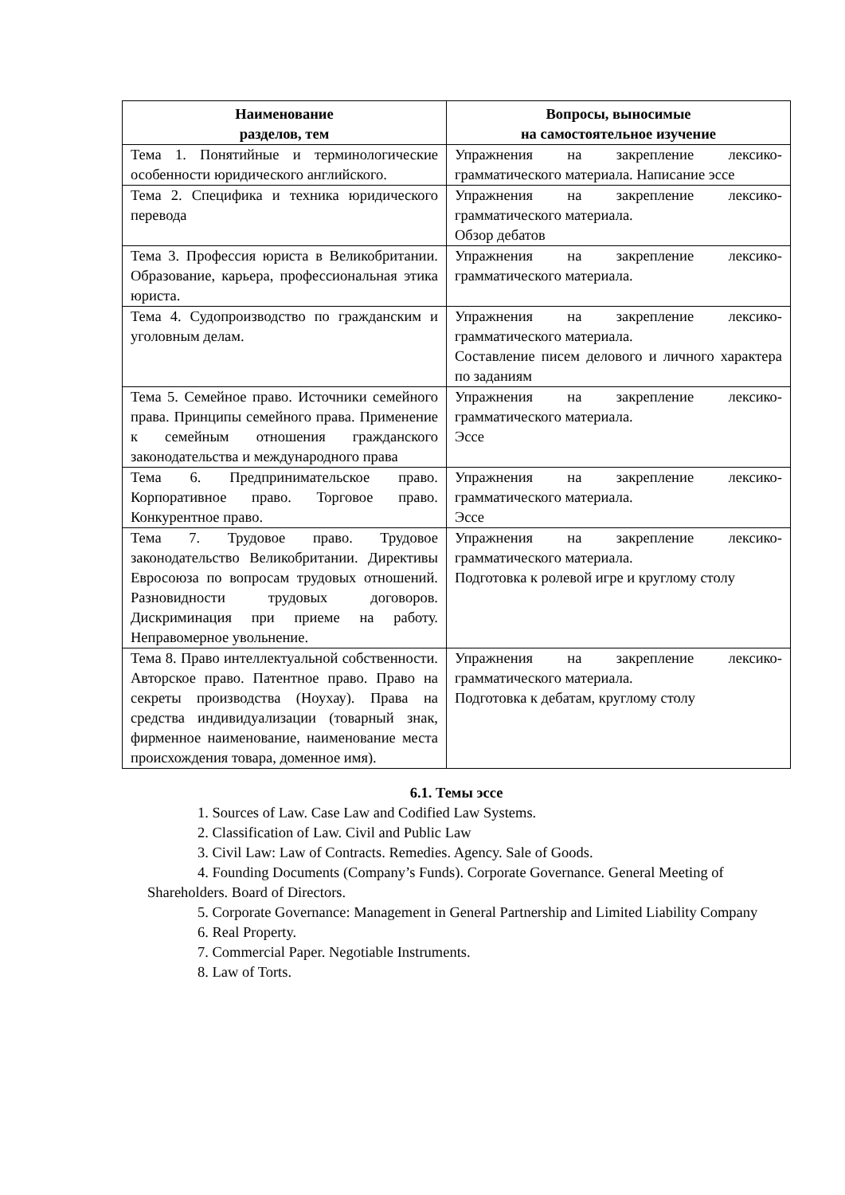| Наименование разделов, тем | Вопросы, выносимые на самостоятельное изучение |
| --- | --- |
| Тема 1. Понятийные и терминологические особенности юридического английского. | Упражнения на закрепление лексико-грамматического материала. Написание эссе |
| Тема 2. Специфика и техника юридического перевода | Упражнения на закрепление лексико-грамматического материала. Обзор дебатов |
| Тема 3. Профессия юриста в Великобритании. Образование, карьера, профессиональная этика юриста. | Упражнения на закрепление лексико-грамматического материала. |
| Тема 4. Судопроизводство по гражданским и уголовным делам. | Упражнения на закрепление лексико-грамматического материала. Составление писем делового и личного характера по заданиям |
| Тема 5. Семейное право. Источники семейного права. Принципы семейного права. Применение к семейным отношения гражданского законодательства и международного права | Упражнения на закрепление лексико-грамматического материала. Эссе |
| Тема 6. Предпринимательское право. Корпоративное право. Торговое право. Конкурентное право. | Упражнения на закрепление лексико-грамматического материала. Эссе |
| Тема 7. Трудовое право. Трудовое законодательство Великобритании. Директивы Евросоюза по вопросам трудовых отношений. Разновидности трудовых договоров. Дискриминация при приеме на работу. Неправомерное увольнение. | Упражнения на закрепление лексико-грамматического материала. Подготовка к ролевой игре и круглому столу |
| Тема 8. Право интеллектуальной собственности. Авторское право. Патентное право. Право на секреты производства (Ноухау). Права на средства индивидуализации (товарный знак, фирменное наименование, наименование места происхождения товара, доменное имя). | Упражнения на закрепление лексико-грамматического материала. Подготовка к дебатам, круглому столу |
6.1. Темы эссе
1. Sources of Law. Case Law and Codified Law Systems.
2. Classification of Law. Civil and Public Law
3. Civil Law: Law of Contracts. Remedies. Agency. Sale of Goods.
4. Founding Documents (Company’s Funds). Corporate Governance. General Meeting of Shareholders. Board of Directors.
5. Corporate Governance: Management in General Partnership and Limited Liability Company
6. Real Property.
7. Commercial Paper. Negotiable Instruments.
8. Law of Torts.